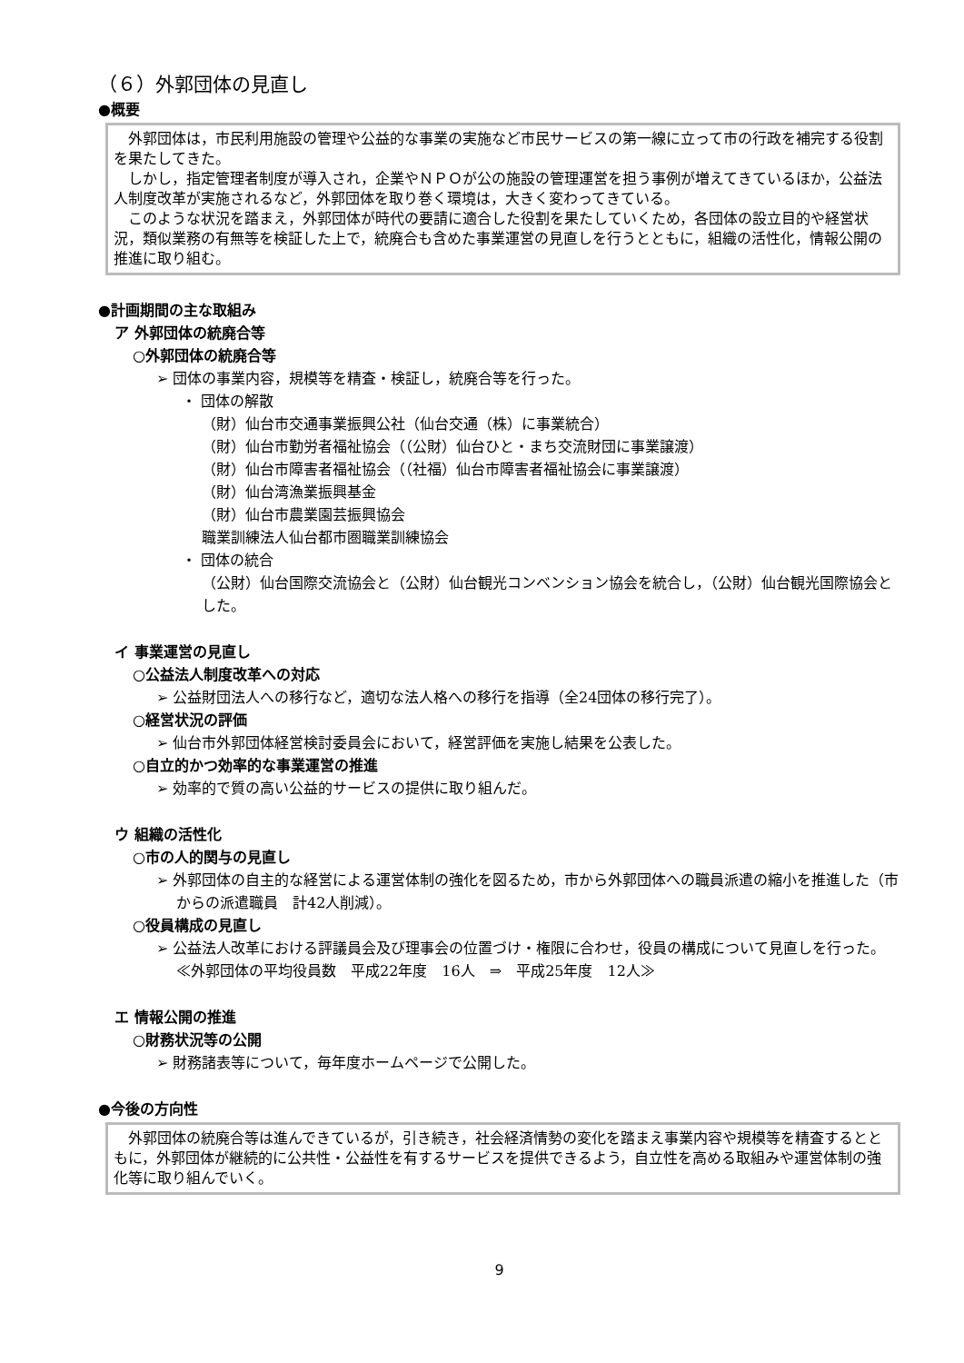（６）外郭団体の見直し
●概要
　外郭団体は，市民利用施設の管理や公益的な事業の実施など市民サービスの第一線に立って市の行政を補完する役割を果たしてきた。
　しかし，指定管理者制度が導入され，企業やＮＰＯが公の施設の管理運営を担う事例が増えてきているほか，公益法人制度改革が実施されるなど，外郭団体を取り巻く環境は，大きく変わってきている。
　このような状況を踏まえ，外郭団体が時代の要請に適合した役割を果たしていくため，各団体の設立目的や経営状況，類似業務の有無等を検証した上で，統廃合も含めた事業運営の見直しを行うとともに，組織の活性化，情報公開の推進に取り組む。
●計画期間の主な取組み
ア 外郭団体の統廃合等
○外郭団体の統廃合等
➢ 団体の事業内容，規模等を精査・検証し，統廃合等を行った。
・ 団体の解散
（財）仙台市交通事業振興公社（仙台交通（株）に事業統合）
（財）仙台市勤労者福祉協会（（公財）仙台ひと・まち交流財団に事業譲渡）
（財）仙台市障害者福祉協会（（社福）仙台市障害者福祉協会に事業譲渡）
（財）仙台湾漁業振興基金
（財）仙台市農業園芸振興協会
職業訓練法人仙台都市圏職業訓練協会
・ 団体の統合
（公財）仙台国際交流協会と（公財）仙台観光コンベンション協会を統合し，（公財）仙台観光国際協会とした。
イ 事業運営の見直し
○公益法人制度改革への対応
➢ 公益財団法人への移行など，適切な法人格への移行を指導（全24団体の移行完了）。
○経営状況の評価
➢ 仙台市外郭団体経営検討委員会において，経営評価を実施し結果を公表した。
○自立的かつ効率的な事業運営の推進
➢ 効率的で質の高い公益的サービスの提供に取り組んだ。
ウ 組織の活性化
○市の人的関与の見直し
➢ 外郭団体の自主的な経営による運営体制の強化を図るため，市から外郭団体への職員派遣の縮小を推進した（市からの派遣職員　計42人削減）。
○役員構成の見直し
➢ 公益法人改革における評議員会及び理事会の位置づけ・権限に合わせ，役員の構成について見直しを行った。
≪外郭団体の平均役員数　平成22年度　16人　⇒　平成25年度　12人≫
エ 情報公開の推進
○財務状況等の公開
➢ 財務諸表等について，毎年度ホームページで公開した。
●今後の方向性
　外郭団体の統廃合等は進んできているが，引き続き，社会経済情勢の変化を踏まえ事業内容や規模等を精査するとともに，外郭団体が継続的に公共性・公益性を有するサービスを提供できるよう，自立性を高める取組みや運営体制の強化等に取り組んでいく。
9